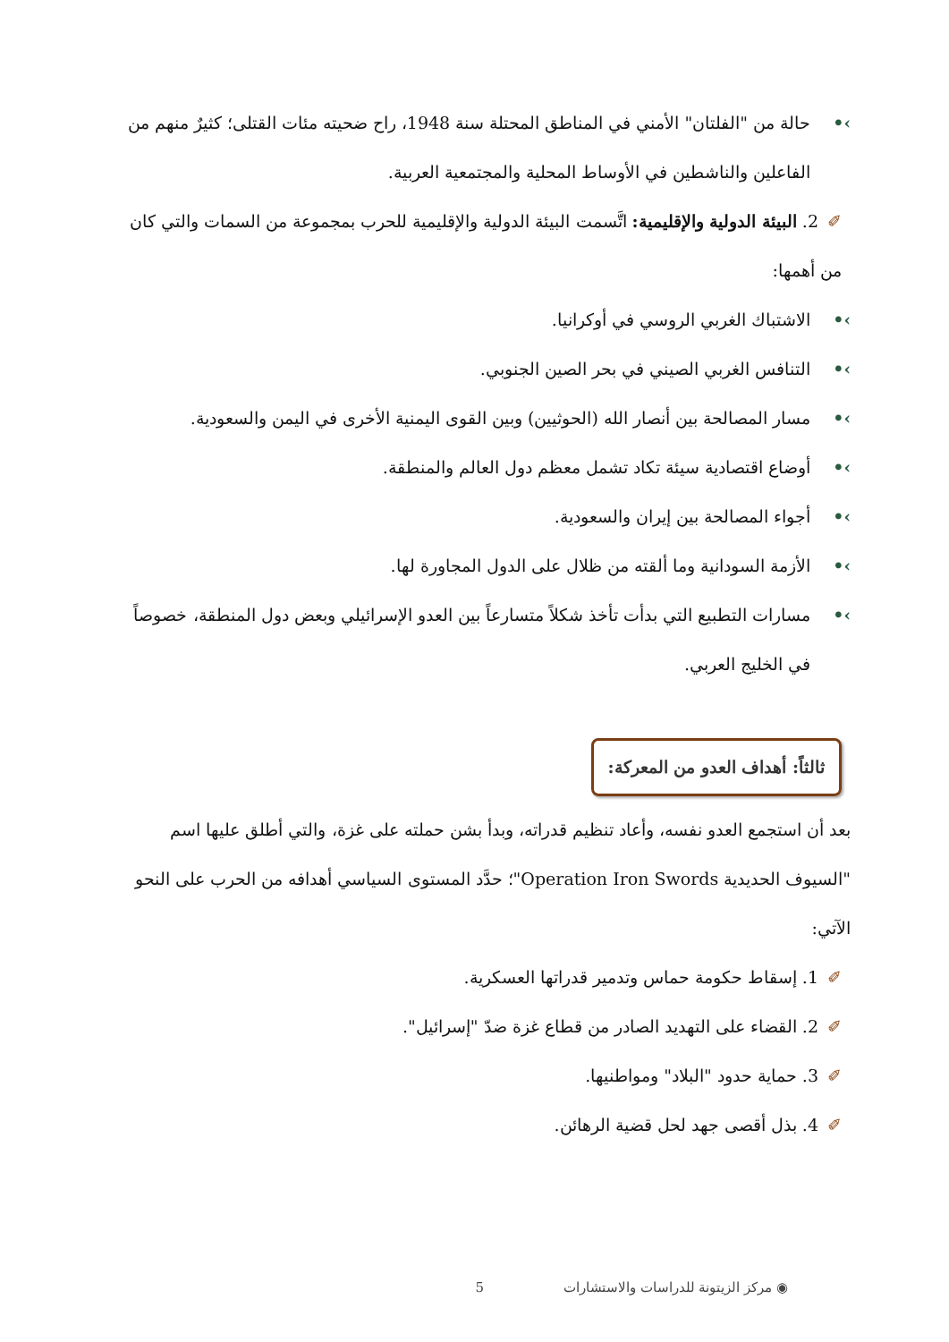›• حالة من "الفلتان" الأمني في المناطق المحتلة سنة 1948، راح ضحيته مئات القتلى؛ كثيرٌ منهم من الفاعلين والناشطين في الأوساط المحلية والمجتمعية العربية.
✐2. البيئة الدولية والإقليمية: اتَّسمت البيئة الدولية والإقليمية للحرب بمجموعة من السمات والتي كان من أهمها:
›• الاشتباك الغربي الروسي في أوكرانيا.
›• التنافس الغربي الصيني في بحر الصين الجنوبي.
›• مسار المصالحة بين أنصار الله (الحوثيين) وبين القوى اليمنية الأخرى في اليمن والسعودية.
›• أوضاع اقتصادية سيئة تكاد تشمل معظم دول العالم والمنطقة.
›• أجواء المصالحة بين إيران والسعودية.
›• الأزمة السودانية وما ألقته من ظلال على الدول المجاورة لها.
›• مسارات التطبيع التي بدأت تأخذ شكلاً متسارعاً بين العدو الإسرائيلي وبعض دول المنطقة، خصوصاً في الخليج العربي.
ثالثاً: أهداف العدو من المعركة:
بعد أن استجمع العدو نفسه، وأعاد تنظيم قدراته، وبدأ بشن حملته على غزة، والتي أطلق عليها اسم "السيوف الحديدية Operation Iron Swords"؛ حدَّد المستوى السياسي أهدافه من الحرب على النحو الآتي:
✐1. إسقاط حكومة حماس وتدمير قدراتها العسكرية.
✐2. القضاء على التهديد الصادر من قطاع غزة ضدّ "إسرائيل".
✐3. حماية حدود "البلاد" ومواطنيها.
✐4. بذل أقصى جهد لحل قضية الرهائن.
◉ مركز الزيتونة للدراسات والاستشارات 5